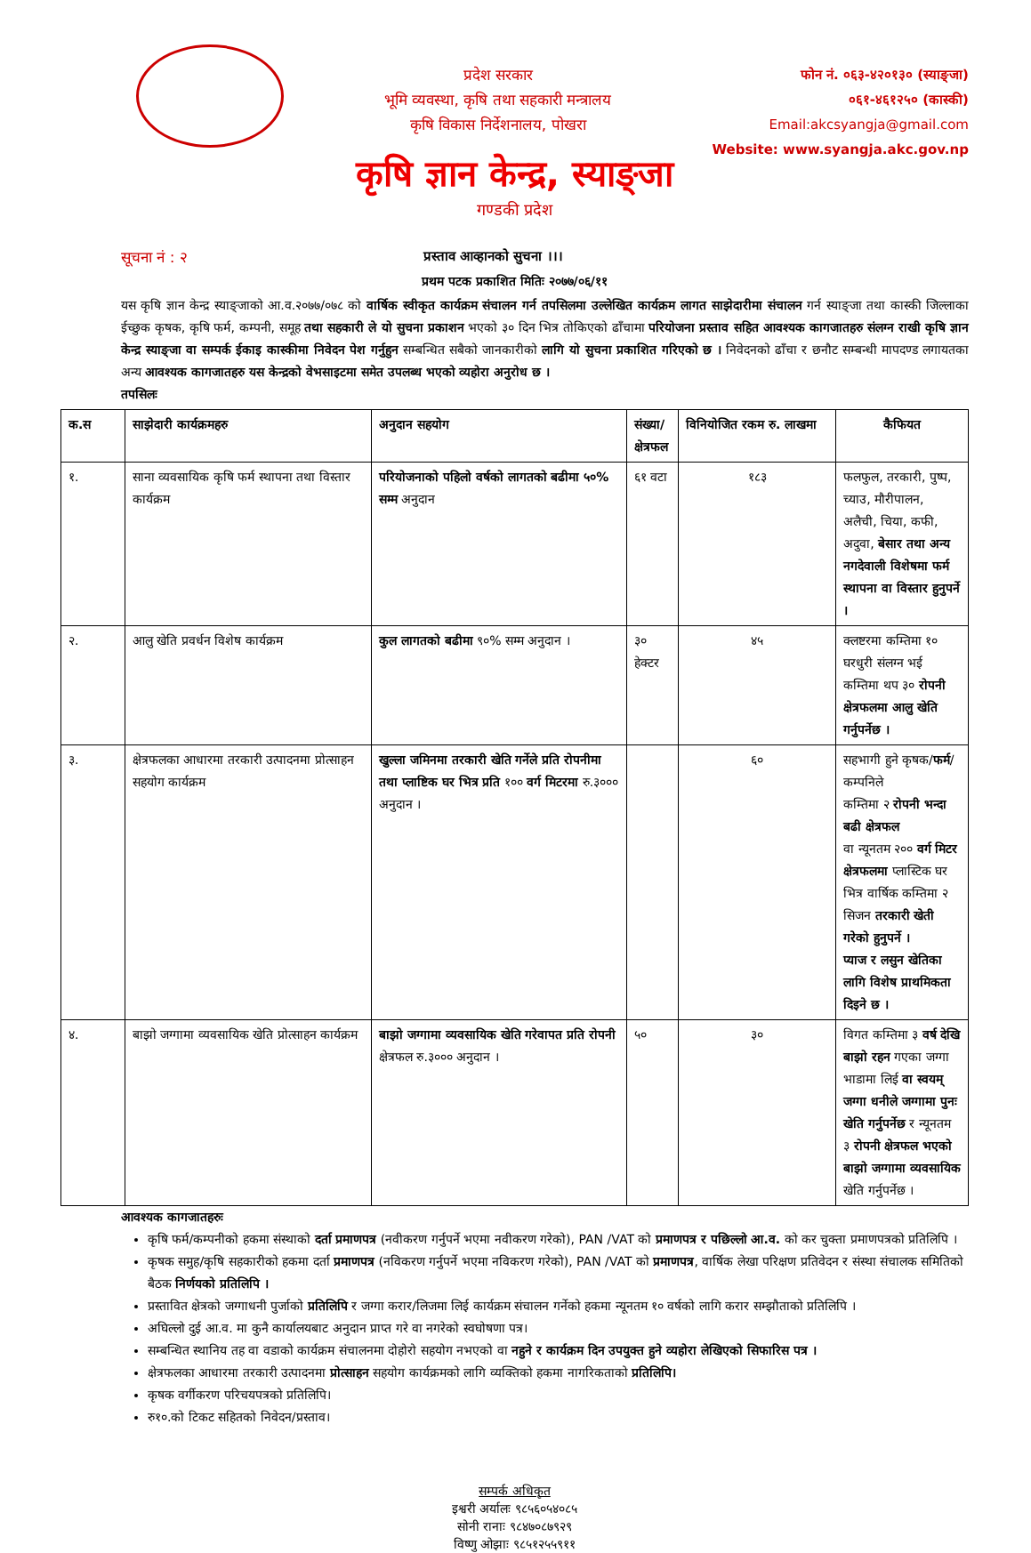प्रदेश सरकार
भूमि व्यवस्था, कृषि तथा सहकारी मन्त्रालय
कृषि विकास निर्देशनालय, पोखरा
फोन नं. ०६३-४२०१३० (स्याङ्जा)
०६१-४६१२५० (कास्की)
Email:akcsyangja@gmail.com
Website: www.syangja.akc.gov.np
कृषि ज्ञान केन्द्र, स्याङ्जा
गण्डकी प्रदेश
सूचना नं : २ प्रस्ताव आव्हानको सुचना ।।।
प्रथम पटक प्रकाशित मितिः २०७७/०६/११
यस कृषि ज्ञान केन्द्र स्याङ्जाको आ.व.२०७७/०७८ को वार्षिक स्वीकृत कार्यक्रम संचालन गर्न तपसिलमा उल्लेखित कार्यक्रम लागत साझेदारीमा संचालन गर्न स्याङ्जा तथा कास्की जिल्लाका ईच्छुक कृषक, कृषि फर्म, कम्पनी, समूह तथा सहकारी ले यो सुचना प्रकाशन भएको ३० दिन भित्र तोकिएको ढाँचामा परियोजना प्रस्ताव सहित आवश्यक कागजातहरु संलग्न राखी कृषि ज्ञान केन्द्र स्याङ्जा वा सम्पर्क ईकाइ कास्कीमा निवेदन पेश गर्नुहुन सम्बन्धित सबैको जानकारीको लागि यो सुचना प्रकाशित गरिएको छ । निवेदनको ढाँचा र छनौट सम्बन्धी मापदण्ड लगायतका अन्य आवश्यक कागजातहरु यस केन्द्रको वेभसाइटमा समेत उपलब्ध भएको व्यहोरा अनुरोध छ ।
तपसिलः
| क.स | साझेदारी कार्यक्रमहरु | अनुदान सहयोग | संख्या/ क्षेत्रफल | विनियोजित रकम रु. लाखमा | कैफियत |
| --- | --- | --- | --- | --- | --- |
| १. | साना व्यवसायिक कृषि फर्म स्थापना तथा विस्तार कार्यक्रम | परियोजनाको पहिलो वर्षको लागतको बढीमा ५०% सम्म अनुदान | ६१ वटा | १८३ | फलफुल, तरकारी, पुष्प, च्याउ, मौरीपालन, अलैची, चिया, कफी, अदुवा, बेसार तथा अन्य नगदेवाली विशेषमा फर्म स्थापना वा विस्तार हुनुपर्ने । |
| २. | आलु खेति प्रवर्धन विशेष कार्यक्रम | कुल लागतको बढीमा ९०% सम्म अनुदान । | ३० हेक्टर | ४५ | क्लष्टरमा कम्तिमा १० घरधुरी संलग्न भई कम्तिमा थप ३० रोपनी क्षेत्रफलमा आलु खेति गर्नुपर्नेछ । |
| ३. | क्षेत्रफलका आधारमा तरकारी उत्पादनमा प्रोत्साहन सहयोग कार्यक्रम | खुल्ला जमिनमा तरकारी खेति गर्नेले प्रति रोपनीमा तथा प्लाष्टिक घर भित्र प्रति १०० वर्ग मिटरमा रु.३००० अनुदान । | | ६० | सहभागी हुने कृषक/ फर्म /कम्पनिले कम्तिमा २ रोपनी भन्दा बढी क्षेत्रफल वा न्यूनतम २०० वर्ग मिटर क्षेत्रफलमा प्लास्टिक घर भित्र वार्षिक कम्तिमा २ सिजन तरकारी खेती गरेको हुनुपर्ने । प्याज र लसुन खेतिका लागि विशेष प्राथमिकता दिइने छ । |
| ४. | बाझो जग्गामा व्यवसायिक खेति प्रोत्साहन कार्यक्रम | बाझो जग्गामा व्यवसायिक खेति गरेवापत प्रति रोपनी क्षेत्रफल रु.३००० अनुदान । | ५० | ३० | विगत कम्तिमा ३ वर्ष देखि बाझो रहन गएका जग्गा भाडामा लिई वा स्वयम् जग्गा धनीले जग्गामा पुनः खेति गर्नुपर्नेछ र न्यूनतम ३ रोपनी क्षेत्रफल भएको बाझो जग्गामा व्यवसायिक खेति गर्नुपर्नेछ । |
आवश्यक कागजातहरुः
कृषि फर्म/कम्पनीको हकमा संस्थाको दर्ता प्रमाणपत्र (नवीकरण गर्नुपर्ने भएमा नवीकरण गरेको), PAN /VAT को प्रमाणपत्र र पछिल्लो आ.व. को कर चुक्ता प्रमाणपत्रको प्रतिलिपि ।
कृषक समुह/कृषि सहकारीको हकमा दर्ता प्रमाणपत्र (नविकरण गर्नुपर्ने भएमा नविकरण गरेको), PAN /VAT को प्रमाणपत्र, वार्षिक लेखा परिक्षण प्रतिवेदन र संस्था संचालक समितिको बैठक निर्णयको प्रतिलिपि ।
प्रस्तावित क्षेत्रको जग्गाधनी पुर्जाको प्रतिलिपि र जग्गा करार/लिजमा लिई कार्यक्रम संचालन गर्नेको हकमा न्यूनतम १० वर्षको लागि करार सम्झौताको प्रतिलिपि ।
अघिल्लो दुई आ.व. मा कुनै कार्यालयबाट अनुदान प्राप्त गरे वा नगरेको स्वघोषणा पत्र।
सम्बन्धित स्थानिय तह वा वडाको कार्यक्रम संचालनमा दोहोरो सहयोग नभएको वा नहुने र कार्यक्रम दिन उपयुक्त हुने व्यहोरा लेखिएको सिफारिस पत्र ।
क्षेत्रफलका आधारमा तरकारी उत्पादनमा प्रोत्साहन सहयोग कार्यक्रमको लागि व्यक्तिको हकमा नागरिकताको प्रतिलिपि।
कृषक वर्गीकरण परिचयपत्रको प्रतिलिपि।
रु१०.को टिकट सहितको निवेदन/प्रस्ताव।
सम्पर्क अधिकृत
इश्वरी अर्यालः ९८५६०५४०८५
सोनी रानाः ९८४७०८७९२९
विष्णु ओझाः ९८५१२५५९११